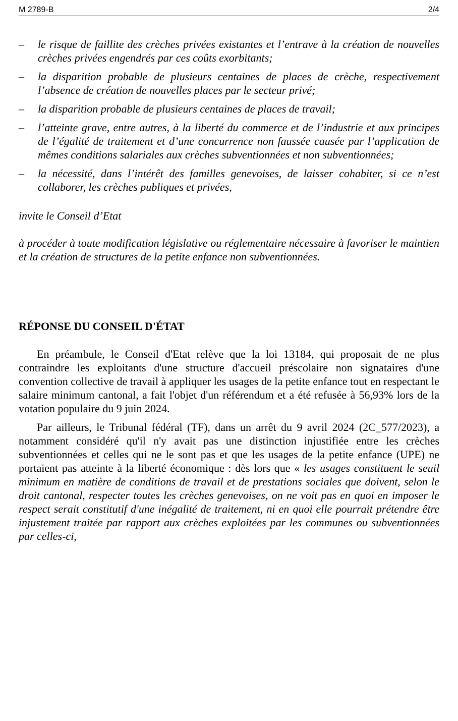M 2789-B 2/4
– le risque de faillite des crèches privées existantes et l’entrave à la création de nouvelles crèches privées engendrés par ces coûts exorbitants;
– la disparition probable de plusieurs centaines de places de crèche, respectivement l’absence de création de nouvelles places par le secteur privé;
– la disparition probable de plusieurs centaines de places de travail;
– l’atteinte grave, entre autres, à la liberté du commerce et de l’industrie et aux principes de l’égalité de traitement et d’une concurrence non faussée causée par l’application de mêmes conditions salariales aux crèches subventionnées et non subventionnées;
– la nécessité, dans l’intérêt des familles genevoises, de laisser cohabiter, si ce n’est collaborer, les crèches publiques et privées,
invite le Conseil d’Etat
à procéder à toute modification législative ou réglementaire nécessaire à favoriser le maintien et la création de structures de la petite enfance non subventionnées.
RÉPONSE DU CONSEIL D'ÉTAT
En préambule, le Conseil d'Etat relève que la loi 13184, qui proposait de ne plus contraindre les exploitants d'une structure d'accueil préscolaire non signataires d'une convention collective de travail à appliquer les usages de la petite enfance tout en respectant le salaire minimum cantonal, a fait l'objet d'un référendum et a été refusée à 56,93% lors de la votation populaire du 9 juin 2024.
Par ailleurs, le Tribunal fédéral (TF), dans un arrêt du 9 avril 2024 (2C_577/2023), a notamment considéré qu'il n'y avait pas une distinction injustifiée entre les crèches subventionnées et celles qui ne le sont pas et que les usages de la petite enfance (UPE) ne portaient pas atteinte à la liberté économique : dès lors que « les usages constituent le seuil minimum en matière de conditions de travail et de prestations sociales que doivent, selon le droit cantonal, respecter toutes les crèches genevoises, on ne voit pas en quoi en imposer le respect serait constitutif d'une inégalité de traitement, ni en quoi elle pourrait prétendre être injustement traitée par rapport aux crèches exploitées par les communes ou subventionnées par celles-ci,